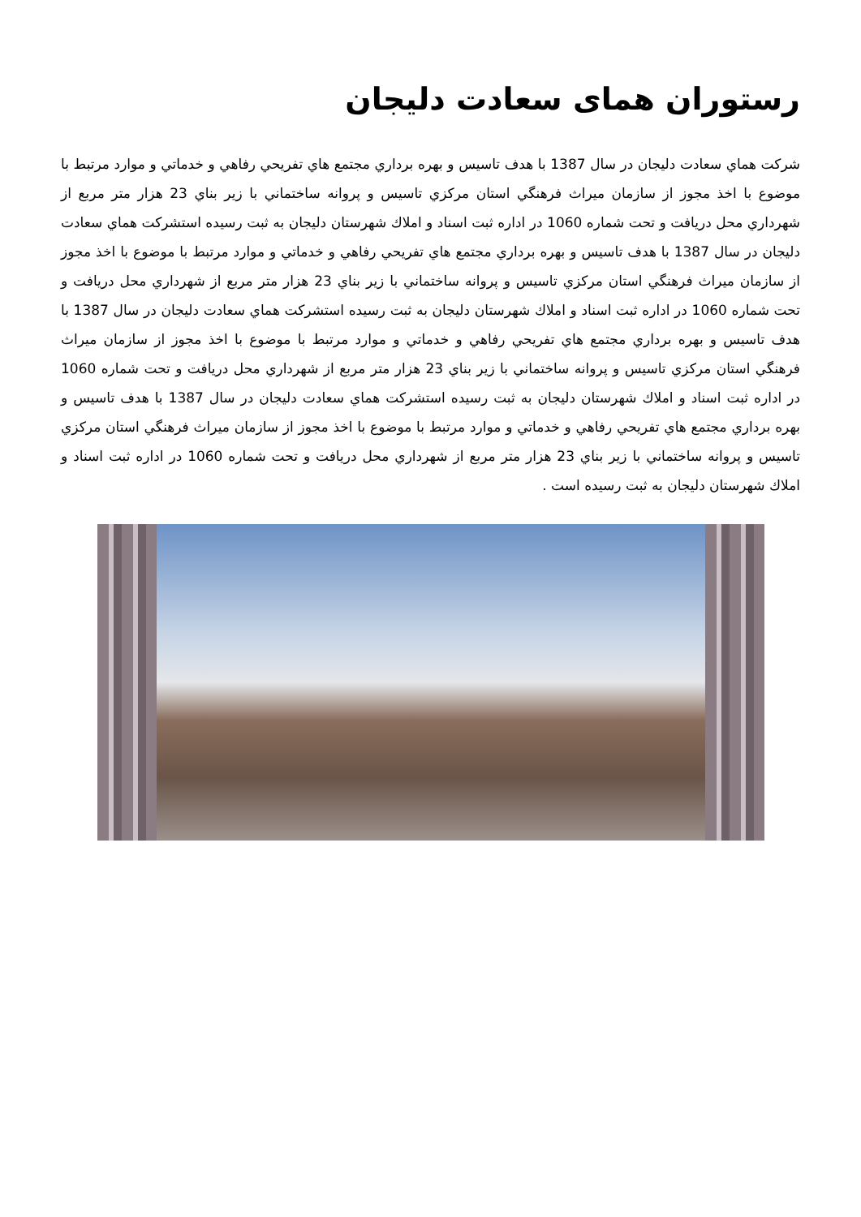رستوران همای سعادت دلیجان
شركت هماي سعادت دليجان در سال 1387 با هدف تاسيس و بهره برداري مجتمع هاي تفريحي رفاهي و خدماتي و موارد مرتبط با موضوع با اخذ مجوز از سازمان ميراث فرهنگي استان مركزي تاسيس و پروانه ساختماني با زير بناي 23 هزار متر مربع از شهرداري محل دريافت و تحت شماره 1060 در اداره ثبت اسناد و املاك شهرستان دليجان به ثبت رسيده استشركت هماي سعادت دليجان در سال 1387 با هدف تاسيس و بهره برداري مجتمع هاي تفريحي رفاهي و خدماتي و موارد مرتبط با موضوع با اخذ مجوز از سازمان ميراث فرهنگي استان مركزي تاسيس و پروانه ساختماني با زير بناي 23 هزار متر مربع از شهرداري محل دريافت و تحت شماره 1060 در اداره ثبت اسناد و املاك شهرستان دليجان به ثبت رسيده استشركت هماي سعادت دليجان در سال 1387 با هدف تاسيس و بهره برداري مجتمع هاي تفريحي رفاهي و خدماتي و موارد مرتبط با موضوع با اخذ مجوز از سازمان ميراث فرهنگي استان مركزي تاسيس و پروانه ساختماني با زير بناي 23 هزار متر مربع از شهرداري محل دريافت و تحت شماره 1060 در اداره ثبت اسناد و املاك شهرستان دليجان به ثبت رسيده استشركت هماي سعادت دليجان در سال 1387 با هدف تاسيس و بهره برداري مجتمع هاي تفريحي رفاهي و خدماتي و موارد مرتبط با موضوع با اخذ مجوز از سازمان ميراث فرهنگي استان مركزي تاسيس و پروانه ساختماني با زير بناي 23 هزار متر مربع از شهرداري محل دريافت و تحت شماره 1060 در اداره ثبت اسناد و املاك شهرستان دليجان به ثبت رسيده است .